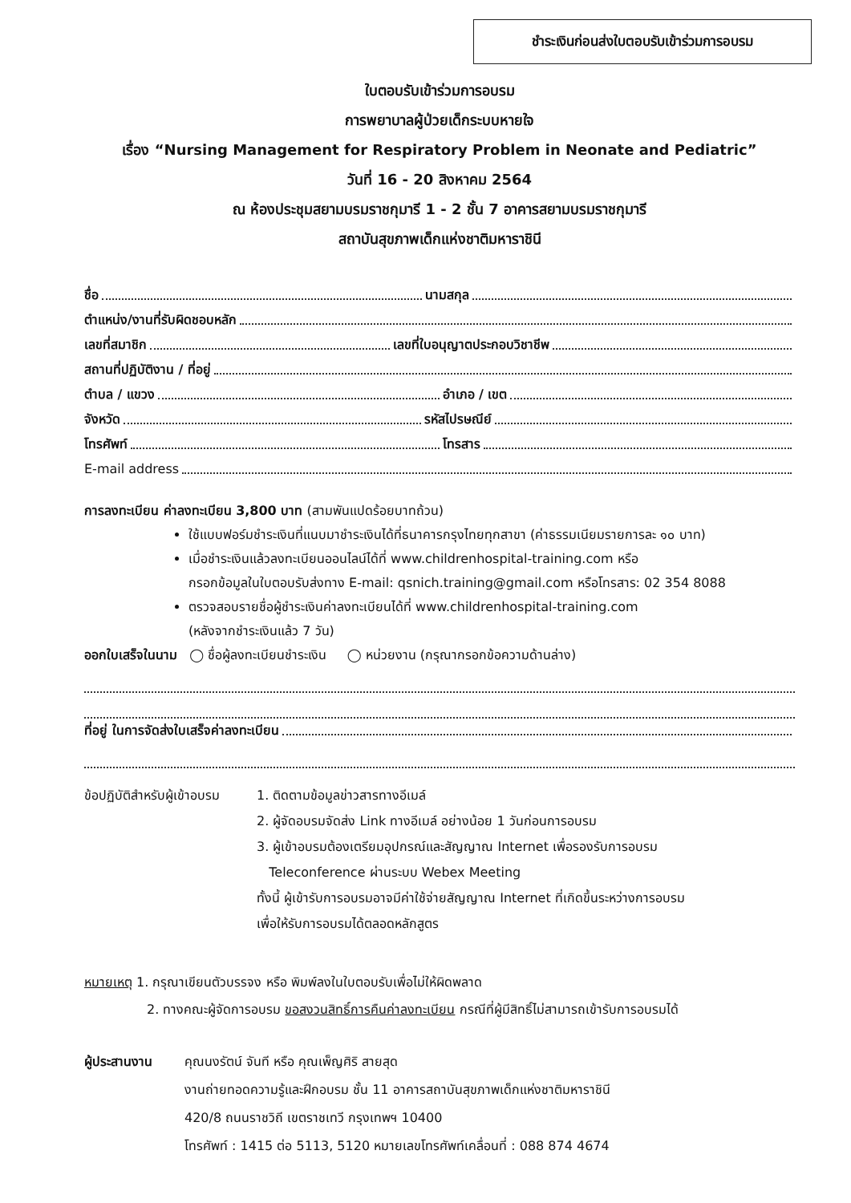ชำระเงินก่อนส่งใบตอบรับเข้าร่วมการอบรม
ใบตอบรับเข้าร่วมการอบรม
การพยาบาลผู้ป่วยเด็กระบบหายใจ
เรื่อง “Nursing Management for Respiratory Problem in Neonate and Pediatric”
วันที่ 16 - 20 สิงหาคม 2564
ณ ห้องประชุมสยามบรมราชกุมารี 1 - 2 ชั้น 7 อาคารสยามบรมราชกุมารี
สถาบันสุขภาพเด็กแห่งชาติมหาราชินี
ชื่อ นามสกุล
ตำแหน่ง/งานที่รับผิดชอบหลัก
เลขที่สมาชิก เลขที่ใบอนุญาตประกอบวิชาชีพ
สถานที่ปฏิบัติงาน / ที่อยู่
ตำบล / แขวง อำเภอ / เขต
จังหวัด รหัสไปรษณีย์
โทรศัพท์ โทรสาร
E-mail address
การลงทะเบียน ค่าลงทะเบียน 3,800 บาท (สามพันแปดร้อยบาทถ้วน)
ใช้แบบฟอร์มชำระเงินที่แนบมาชำระเงินได้ที่ธนาคารกรุงไทยทุกสาขา (ค่าธรรมเนียมรายการละ ๑๐ บาท)
เมื่อชำระเงินแล้วลงทะเบียนออนไลน์ได้ที่ www.childrenhospital-training.com หรือ
กรอกข้อมูลในใบตอบรับส่งทาง E-mail: qsnich.training@gmail.com หรือโทรสาร: 02 354 8088
ตรวจสอบรายชื่อผู้ชำระเงินค่าลงทะเบียนได้ที่ www.childrenhospital-training.com
(หลังจากชำระเงินแล้ว 7 วัน)
ออกใบเสร็จในนาม ◯ ชื่อผู้ลงทะเบียนชำระเงิน ◯ หน่วยงาน (กรุณากรอกข้อความด้านล่าง)
ที่อยู่ ในการจัดส่งใบเสร็จค่าลงทะเบียน
ข้อปฏิบัติสำหรับผู้เข้าอบรม
1. ติดตามข้อมูลข่าวสารทางอีเมล์
2. ผู้จัดอบรมจัดส่ง Link ทางอีเมล์ อย่างน้อย 1 วันก่อนการอบรม
3. ผู้เข้าอบรมต้องเตรียมอุปกรณ์และสัญญาณ Internet เพื่อรองรับการอบรม
Teleconference ผ่านระบบ Webex Meeting
ทั้งนี้ ผู้เข้ารับการอบรมอาจมีค่าใช้จ่ายสัญญาณ Internet ที่เกิดขึ้นระหว่างการอบรม
เพื่อให้รับการอบรมได้ตลอดหลักสูตร
หมายเหตุ 1. กรุณาเขียนตัวบรรจง หรือ พิมพ์ลงในใบตอบรับเพื่อไม่ให้ผิดพลาด
2. ทางคณะผู้จัดการอบรม ขอสงวนสิทธิ์การคืนค่าลงทะเบียน กรณีที่ผู้มีสิทธิ์ไม่สามารถเข้ารับการอบรมได้
ผู้ประสานงาน คุณนงรัตน์ จันที หรือ คุณเพ็ญศิริ สายสุด
งานถ่ายทอดความรู้และฝึกอบรม ชั้น 11 อาคารสถาบันสุขภาพเด็กแห่งชาติมหาราชินี
420/8 ถนนราชวิถี เขตราชเทวี กรุงเทพฯ 10400
โทรศัพท์ : 1415 ต่อ 5113, 5120 หมายเลขโทรศัพท์เคลื่อนที่ : 088 874 4674